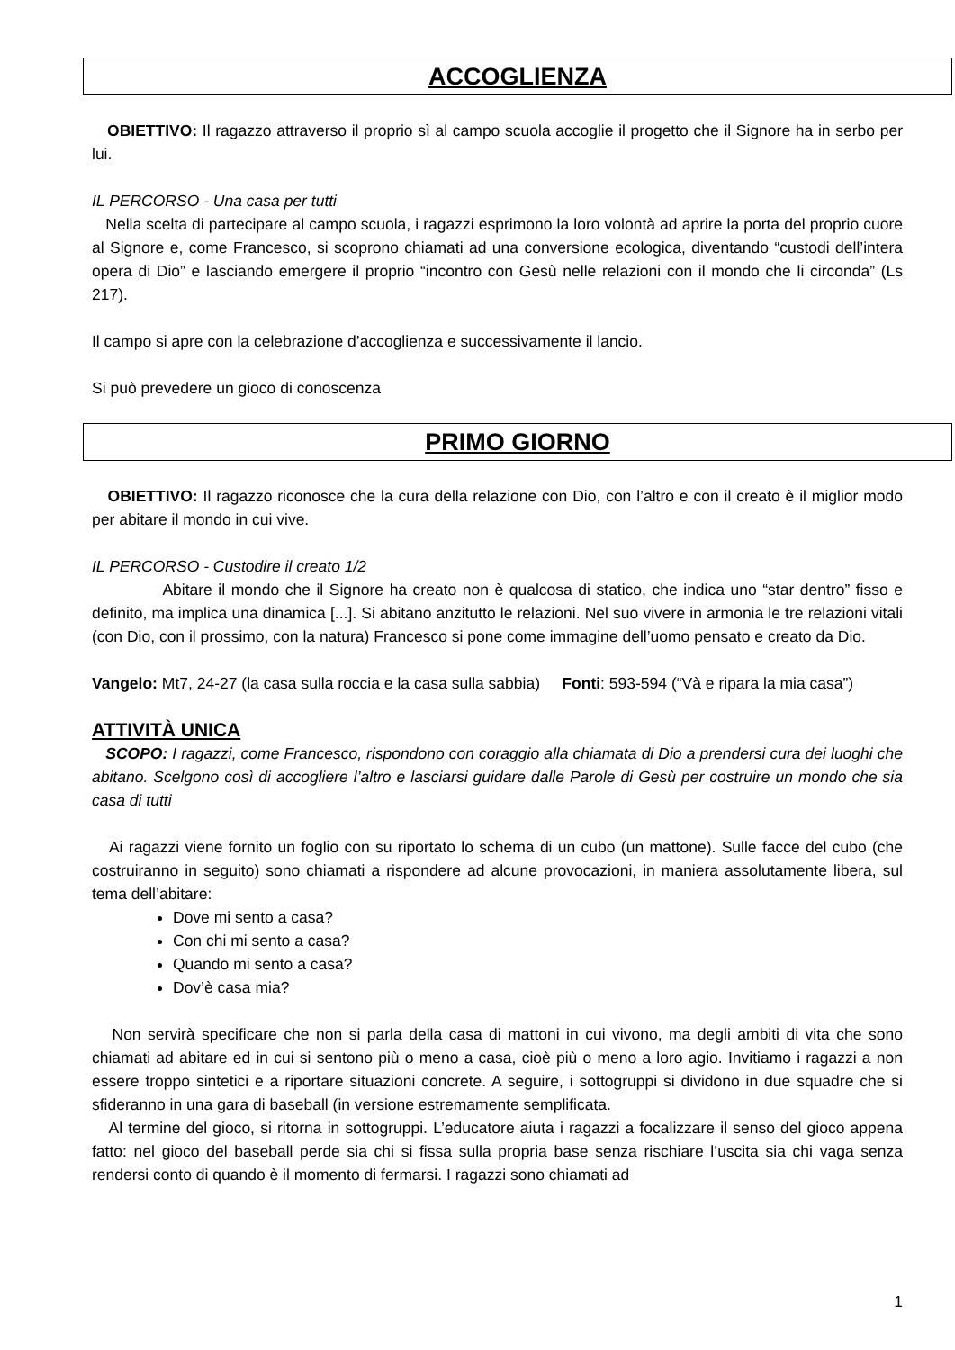ACCOGLIENZA
OBIETTIVO: Il ragazzo attraverso il proprio sì al campo scuola accoglie il progetto che il Signore ha in serbo per lui.
IL PERCORSO - Una casa per tutti
Nella scelta di partecipare al campo scuola, i ragazzi esprimono la loro volontà ad aprire la porta del proprio cuore al Signore e, come Francesco, si scoprono chiamati ad una conversione ecologica, diventando “custodi dell’intera opera di Dio” e lasciando emergere il proprio “incontro con Gesù nelle relazioni con il mondo che li circonda” (Ls 217).
Il campo si apre con la celebrazione d’accoglienza e successivamente il lancio.
Si può prevedere un gioco di conoscenza
PRIMO GIORNO
OBIETTIVO: Il ragazzo riconosce che la cura della relazione con Dio, con l’altro e con il creato è il miglior modo per abitare il mondo in cui vive.
IL PERCORSO - Custodire il creato 1/2
Abitare il mondo che il Signore ha creato non è qualcosa di statico, che indica uno “star dentro” fisso e definito, ma implica una dinamica [...]. Si abitano anzitutto le relazioni. Nel suo vivere in armonia le tre relazioni vitali (con Dio, con il prossimo, con la natura) Francesco si pone come immagine dell’uomo pensato e creato da Dio.
Vangelo: Mt7, 24-27 (la casa sulla roccia e la casa sulla sabbia) Fonti: 593-594 (“Và e ripara la mia casa”)
ATTIVITÀ UNICA
SCOPO: I ragazzi, come Francesco, rispondono con coraggio alla chiamata di Dio a prendersi cura dei luoghi che abitano. Scelgono così di accogliere l’altro e lasciarsi guidare dalle Parole di Gesù per costruire un mondo che sia casa di tutti
Ai ragazzi viene fornito un foglio con su riportato lo schema di un cubo (un mattone). Sulle facce del cubo (che costruiranno in seguito) sono chiamati a rispondere ad alcune provocazioni, in maniera assolutamente libera, sul tema dell’abitare:
Dove mi sento a casa?
Con chi mi sento a casa?
Quando mi sento a casa?
Dov’è casa mia?
Non servirà specificare che non si parla della casa di mattoni in cui vivono, ma degli ambiti di vita che sono chiamati ad abitare ed in cui si sentono più o meno a casa, cioè più o meno a loro agio. Invitiamo i ragazzi a non essere troppo sintetici e a riportare situazioni concrete. A seguire, i sottogruppi si dividono in due squadre che si sfideranno in una gara di baseball (in versione estremamente semplificata.
Al termine del gioco, si ritorna in sottogruppi. L’educatore aiuta i ragazzi a focalizzare il senso del gioco appena fatto: nel gioco del baseball perde sia chi si fissa sulla propria base senza rischiare l’uscita sia chi vaga senza rendersi conto di quando è il momento di fermarsi. I ragazzi sono chiamati ad
1